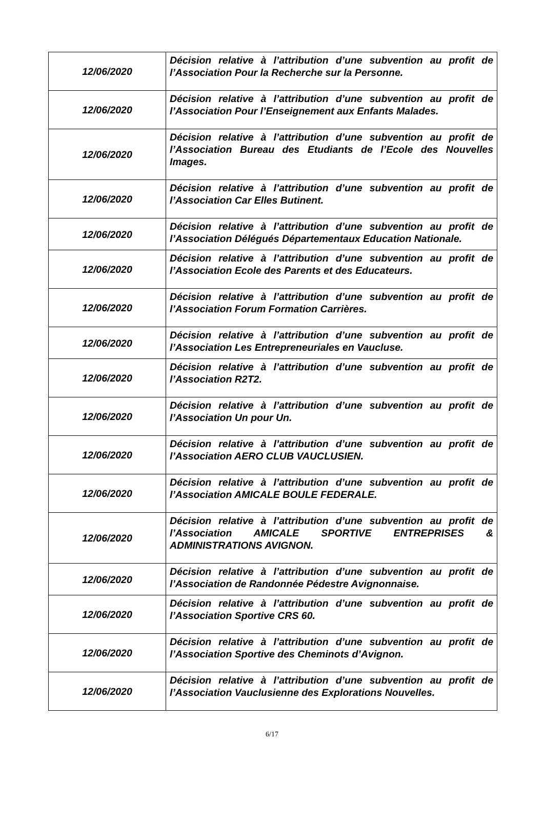| 12/06/2020 | Décision relative à l’attribution d’une subvention au profit de l’Association Pour la Recherche sur la Personne. |
| 12/06/2020 | Décision relative à l’attribution d’une subvention au profit de l’Association Pour l’Enseignement aux Enfants Malades. |
| 12/06/2020 | Décision relative à l’attribution d’une subvention au profit de l’Association Bureau des Etudiants de l’Ecole des Nouvelles Images. |
| 12/06/2020 | Décision relative à l’attribution d’une subvention au profit de l’Association Car Elles Butinent. |
| 12/06/2020 | Décision relative à l’attribution d’une subvention au profit de l’Association Délégués Départementaux Education Nationale. |
| 12/06/2020 | Décision relative à l’attribution d’une subvention au profit de l’Association Ecole des Parents et des Educateurs. |
| 12/06/2020 | Décision relative à l’attribution d’une subvention au profit de l’Association Forum Formation Carrières. |
| 12/06/2020 | Décision relative à l’attribution d’une subvention au profit de l’Association Les Entrepreneuriales en Vaucluse. |
| 12/06/2020 | Décision relative à l’attribution d’une subvention au profit de l’Association R2T2. |
| 12/06/2020 | Décision relative à l’attribution d’une subvention au profit de l’Association Un pour Un. |
| 12/06/2020 | Décision relative à l’attribution d’une subvention au profit de l’Association AERO CLUB VAUCLUSIEN. |
| 12/06/2020 | Décision relative à l’attribution d’une subvention au profit de l’Association AMICALE BOULE FEDERALE. |
| 12/06/2020 | Décision relative à l’attribution d’une subvention au profit de l’Association AMICALE SPORTIVE ENTREPRISES & ADMINISTRATIONS AVIGNON. |
| 12/06/2020 | Décision relative à l’attribution d’une subvention au profit de l’Association de Randonnée Pédestre Avignonnaise. |
| 12/06/2020 | Décision relative à l’attribution d’une subvention au profit de l’Association Sportive CRS 60. |
| 12/06/2020 | Décision relative à l’attribution d’une subvention au profit de l’Association Sportive des Cheminots d’Avignon. |
| 12/06/2020 | Décision relative à l’attribution d’une subvention au profit de l’Association Vauclusienne des Explorations Nouvelles. |
6/17